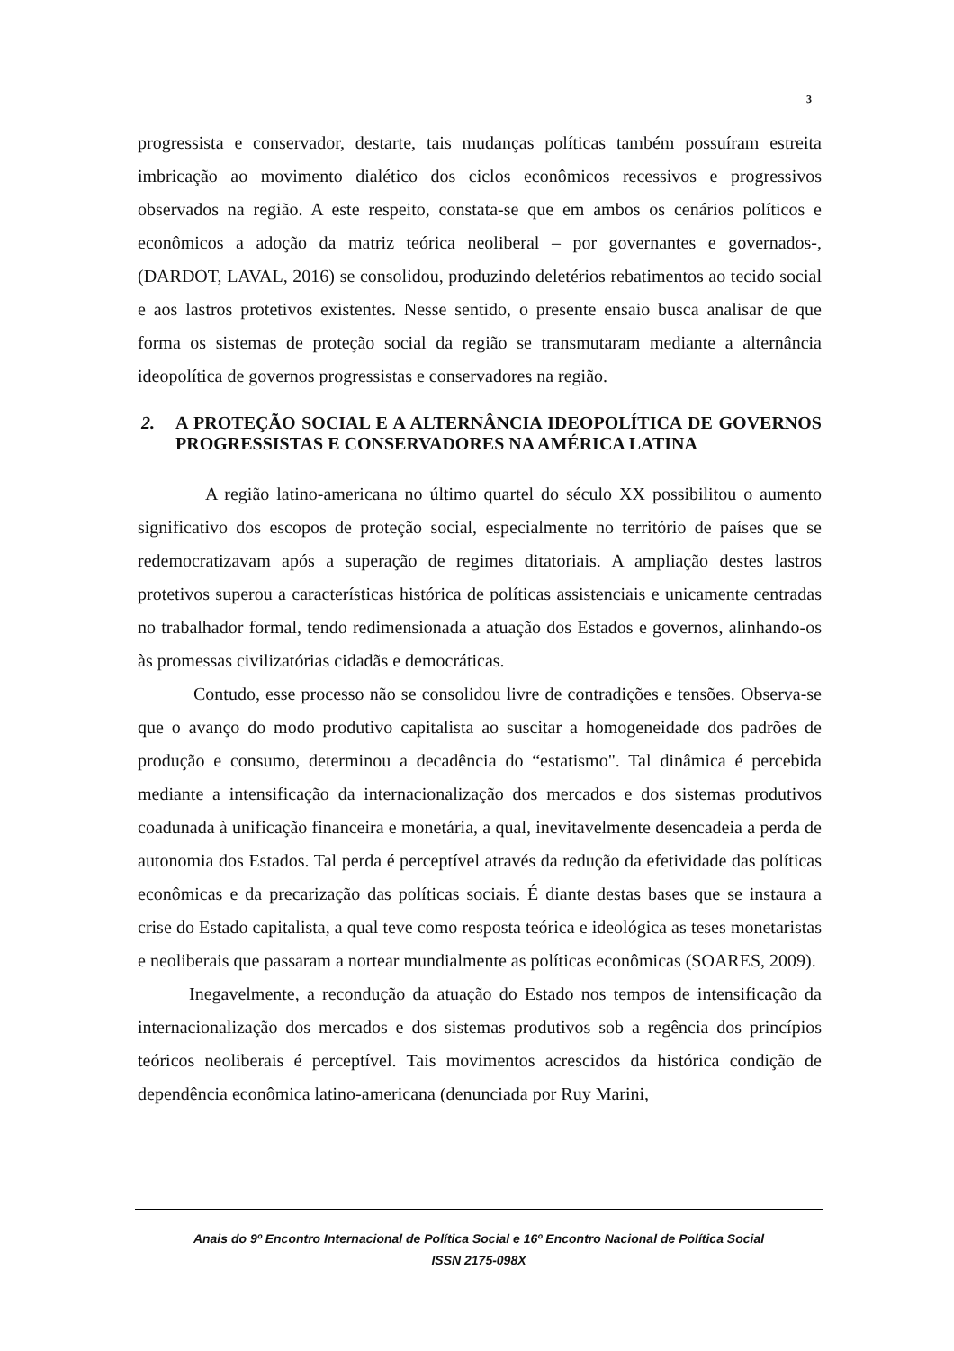3
progressista e conservador, destarte, tais mudanças políticas também possuíram estreita imbricação ao movimento dialético dos ciclos econômicos recessivos e progressivos observados na região. A este respeito, constata-se que em ambos os cenários políticos e econômicos a adoção da matriz teórica neoliberal – por governantes e governados-, (DARDOT, LAVAL, 2016) se consolidou, produzindo deletérios rebatimentos ao tecido social e aos lastros protetivos existentes. Nesse sentido, o presente ensaio busca analisar de que forma os sistemas de proteção social da região se transmutaram mediante a alternância ideopolítica de governos progressistas e conservadores na região.
2. A PROTEÇÃO SOCIAL E A ALTERNÂNCIA IDEOPOLÍTICA DE GOVERNOS PROGRESSISTAS E CONSERVADORES NA AMÉRICA LATINA
A região latino-americana no último quartel do século XX possibilitou o aumento significativo dos escopos de proteção social, especialmente no território de países que se redemocratizavam após a superação de regimes ditatoriais. A ampliação destes lastros protetivos superou a características histórica de políticas assistenciais e unicamente centradas no trabalhador formal, tendo redimensionada a atuação dos Estados e governos, alinhando-os às promessas civilizatórias cidadãs e democráticas.
Contudo, esse processo não se consolidou livre de contradições e tensões. Observa-se que o avanço do modo produtivo capitalista ao suscitar a homogeneidade dos padrões de produção e consumo, determinou a decadência do “estatismo". Tal dinâmica é percebida mediante a intensificação da internacionalização dos mercados e dos sistemas produtivos coadunada à unificação financeira e monetária, a qual, inevitavelmente desencadeia a perda de autonomia dos Estados. Tal perda é perceptível através da redução da efetividade das políticas econômicas e da precarização das políticas sociais. É diante destas bases que se instaura a crise do Estado capitalista, a qual teve como resposta teórica e ideológica as teses monetaristas e neoliberais que passaram a nortear mundialmente as políticas econômicas (SOARES, 2009).
Inegavelmente, a recondução da atuação do Estado nos tempos de intensificação da internacionalização dos mercados e dos sistemas produtivos sob a regência dos princípios teóricos neoliberais é perceptível. Tais movimentos acrescidos da histórica condição de dependência econômica latino-americana (denunciada por Ruy Marini,
Anais do 9º Encontro Internacional de Política Social e 16º Encontro Nacional de Política Social
ISSN 2175-098X